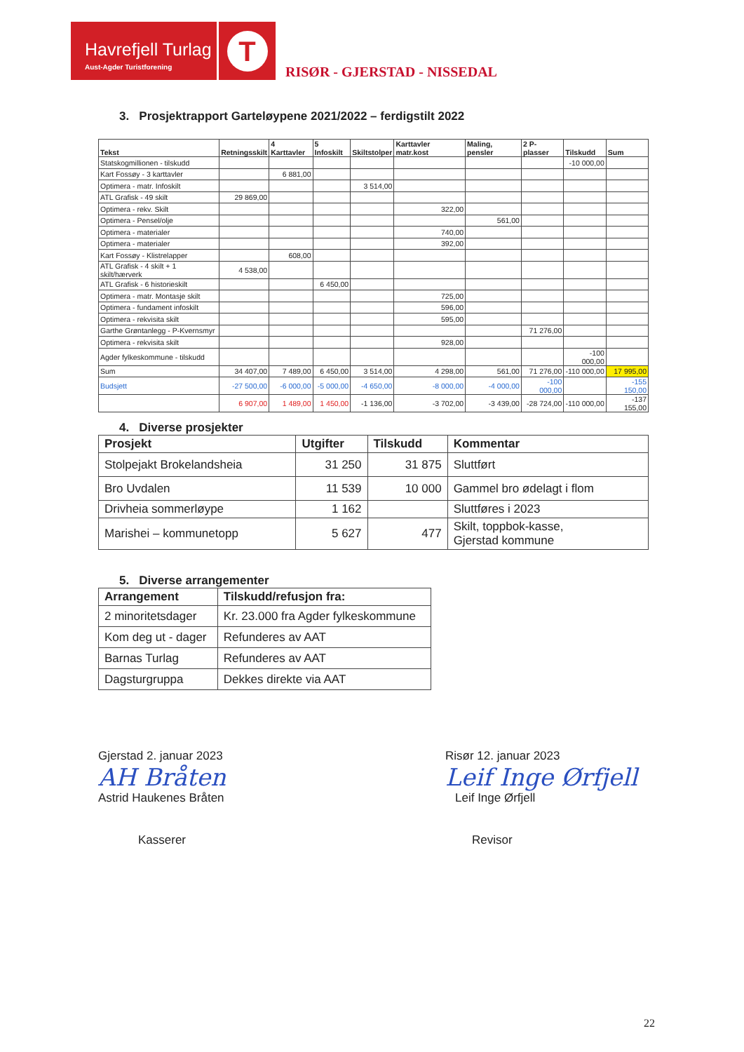Havrefjell Turlag
Aust-Agder Turistforening
T
RISØR - GJERSTAD - NISSEDAL
3. Prosjektrapport Garteløypene 2021/2022 – ferdigstilt 2022
| Tekst | Retningsskilt | 4 Karttavler | 5 Infoskilt | Skiltstolper | Karttavler matr.kost | Maling, pensler | 2 P-plasser | Tilskudd | Sum |
| --- | --- | --- | --- | --- | --- | --- | --- | --- | --- |
| Statskogmillionen - tilskudd | | | | | | | | -10 000,00 | |
| Kart Fossøy - 3 karttavler | | 6 881,00 | | | | | | | |
| Optimera - matr. Infoskilt | | | | 3 514,00 | | | | | |
| ATL Grafisk - 49 skilt | 29 869,00 | | | | | | | | |
| Optimera - rekv. Skilt | | | | | 322,00 | | | | |
| Optimera - Pensel/olje | | | | | | 561,00 | | | |
| Optimera - materialer | | | | | 740,00 | | | | |
| Optimera - materialer | | | | | 392,00 | | | | |
| Kart Fossøy - Klistrelapper | | 608,00 | | | | | | | |
| ATL Grafisk - 4 skilt + 1 skilt/hærverk | 4 538,00 | | | | | | | | |
| ATL Grafisk - 6 historieskilt | | | 6 450,00 | | | | | | |
| Optimera - matr. Montasje skilt | | | | | 725,00 | | | | |
| Optimera - fundament infoskilt | | | | | 596,00 | | | | |
| Optimera - rekvisita skilt | | | | | 595,00 | | | | |
| Garthe Grøntanlegg - P-Kvernsmyr | | | | | | | 71 276,00 | | |
| Optimera - rekvisita skilt | | | | | 928,00 | | | | |
| Agder fylkeskommune - tilskudd | | | | | | | | -100 000,00 | |
| Sum | 34 407,00 | 7 489,00 | 6 450,00 | 3 514,00 | 4 298,00 | 561,00 | 71 276,00 | -110 000,00 | 17 995,00 |
| Budsjett | -27 500,00 | -6 000,00 | -5 000,00 | -4 650,00 | -8 000,00 | -4 000,00 | -100 000,00 | | -155 150,00 |
| | 6 907,00 | 1 489,00 | 1 450,00 | -1 136,00 | -3 702,00 | -3 439,00 | -28 724,00 | -110 000,00 | -137 155,00 |
4. Diverse prosjekter
| Prosjekt | Utgifter | Tilskudd | Kommentar |
| --- | --- | --- | --- |
| Stolpejakt Brokelandsheia | 31 250 | 31 875 | Sluttført |
| Bro Uvdalen | 11 539 | 10 000 | Gammel bro ødelagt i flom |
| Drivheia sommerløype | 1 162 | | Sluttføres i 2023 |
| Marishei – kommunetopp | 5 627 | 477 | Skilt, toppbok-kasse, Gjerstad kommune |
5. Diverse arrangementer
| Arrangement | Tilskudd/refusjon fra: |
| --- | --- |
| 2 minoritetsdager | Kr. 23.000 fra Agder fylkeskommune |
| Kom deg ut - dager | Refunderes av AAT |
| Barnas Turlag | Refunderes av AAT |
| Dagsturgruppa | Dekkes direkte via AAT |
Gjerstad 2. januar 2023
AH Bråten
Astrid Haukenes Bråten
Kasserer
Risør 12. januar 2023
Leif Inge Ørfjell
Leif Inge Ørfjell
Revisor
22